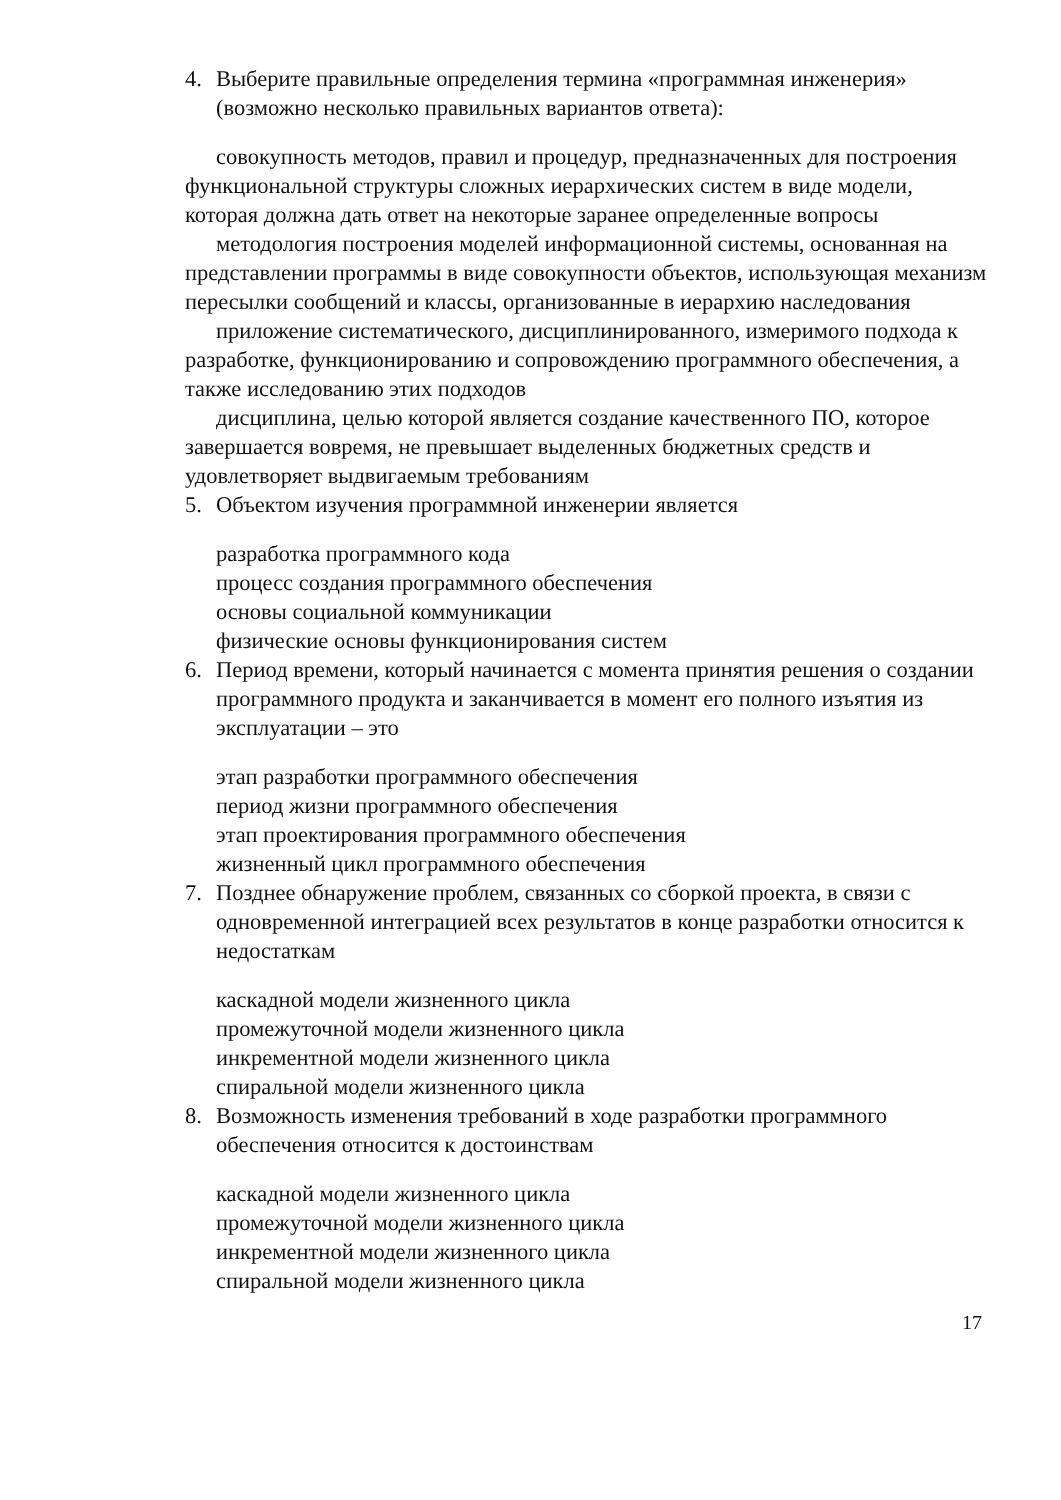4. Выберите правильные определения термина «программная инженерия» (возможно несколько правильных вариантов ответа):
совокупность методов, правил и процедур, предназначенных для построения функциональной структуры сложных иерархических систем в виде модели, которая должна дать ответ на некоторые заранее определенные вопросы
методология построения моделей информационной системы, основанная на представлении программы в виде совокупности объектов, использующая механизм пересылки сообщений и классы, организованные в иерархию наследования
приложение систематического, дисциплинированного, измеримого подхода к разработке, функционированию и сопровождению программного обеспечения, а также исследованию этих подходов
дисциплина, целью которой является создание качественного ПО, которое завершается вовремя, не превышает выделенных бюджетных средств и удовлетворяет выдвигаемым требованиям
5. Объектом изучения программной инженерии является
разработка программного кода
процесс создания программного обеспечения
основы социальной коммуникации
физические основы функционирования систем
6. Период времени, который начинается с момента принятия решения о создании программного продукта и заканчивается в момент его полного изъятия из эксплуатации – это
этап разработки программного обеспечения
период жизни программного обеспечения
этап проектирования программного обеспечения
жизненный цикл программного обеспечения
7. Позднее обнаружение проблем, связанных со сборкой проекта, в связи с одновременной интеграцией всех результатов в конце разработки относится к недостаткам
каскадной модели жизненного цикла
промежуточной модели жизненного цикла
инкрементной модели жизненного цикла
спиральной модели жизненного цикла
8. Возможность изменения требований в ходе разработки программного обеспечения относится к достоинствам
каскадной модели жизненного цикла
промежуточной модели жизненного цикла
инкрементной модели жизненного цикла
спиральной модели жизненного цикла
17